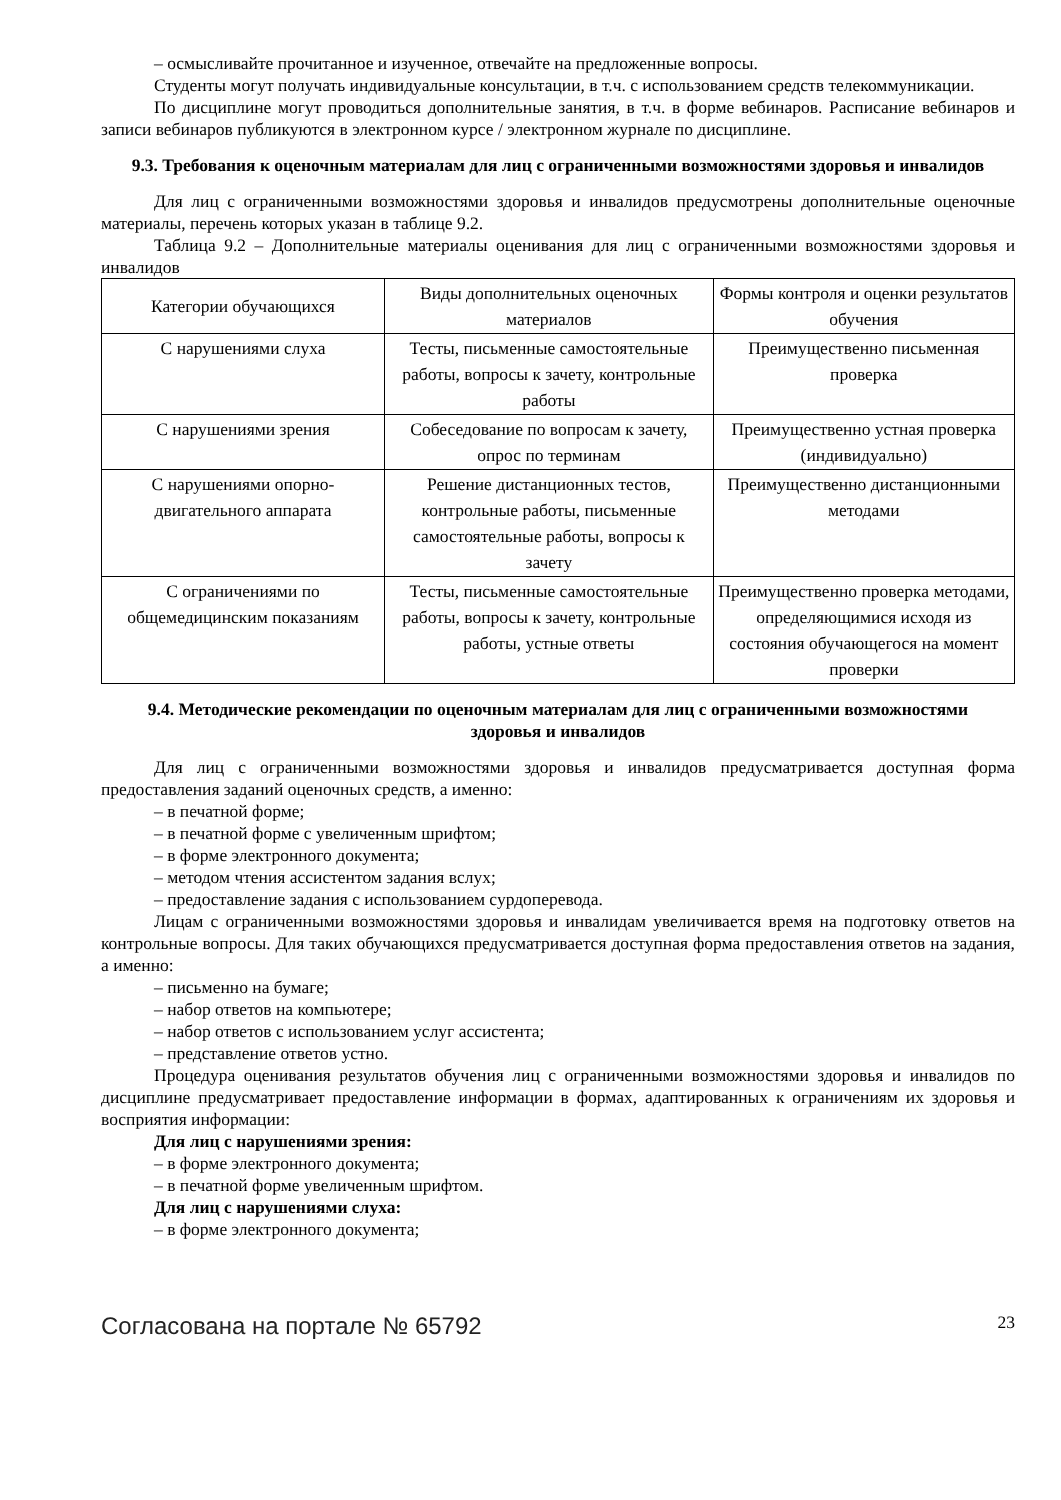– осмысливайте прочитанное и изученное, отвечайте на предложенные вопросы.
Студенты могут получать индивидуальные консультации, в т.ч. с использованием средств телекоммуникации.
По дисциплине могут проводиться дополнительные занятия, в т.ч. в форме вебинаров. Расписание вебинаров и записи вебинаров публикуются в электронном курсе / электронном журнале по дисциплине.
9.3. Требования к оценочным материалам для лиц с ограниченными возможностями здоровья и инвалидов
Для лиц с ограниченными возможностями здоровья и инвалидов предусмотрены дополнительные оценочные материалы, перечень которых указан в таблице 9.2.
Таблица 9.2 – Дополнительные материалы оценивания для лиц с ограниченными возможностями здоровья и инвалидов
| Категории обучающихся | Виды дополнительных оценочных материалов | Формы контроля и оценки результатов обучения |
| С нарушениями слуха | Тесты, письменные самостоятельные работы, вопросы к зачету, контрольные работы | Преимущественно письменная проверка |
| С нарушениями зрения | Собеседование по вопросам к зачету, опрос по терминам | Преимущественно устная проверка (индивидуально) |
| С нарушениями опорно-двигательного аппарата | Решение дистанционных тестов, контрольные работы, письменные самостоятельные работы, вопросы к зачету | Преимущественно дистанционными методами |
| С ограничениями по общемедицинским показаниям | Тесты, письменные самостоятельные работы, вопросы к зачету, контрольные работы, устные ответы | Преимущественно проверка методами, определяющимися исходя из состояния обучающегося на момент проверки |
9.4. Методические рекомендации по оценочным материалам для лиц с ограниченными возможностями здоровья и инвалидов
Для лиц с ограниченными возможностями здоровья и инвалидов предусматривается доступная форма предоставления заданий оценочных средств, а именно:
– в печатной форме;
– в печатной форме с увеличенным шрифтом;
– в форме электронного документа;
– методом чтения ассистентом задания вслух;
– предоставление задания с использованием сурдоперевода.
Лицам с ограниченными возможностями здоровья и инвалидам увеличивается время на подготовку ответов на контрольные вопросы. Для таких обучающихся предусматривается доступная форма предоставления ответов на задания, а именно:
– письменно на бумаге;
– набор ответов на компьютере;
– набор ответов с использованием услуг ассистента;
– представление ответов устно.
Процедура оценивания результатов обучения лиц с ограниченными возможностями здоровья и инвалидов по дисциплине предусматривает предоставление информации в формах, адаптированных к ограничениям их здоровья и восприятия информации:
Для лиц с нарушениями зрения:
– в форме электронного документа;
– в печатной форме увеличенным шрифтом.
Для лиц с нарушениями слуха:
– в форме электронного документа;
Согласована на портале № 65792 23